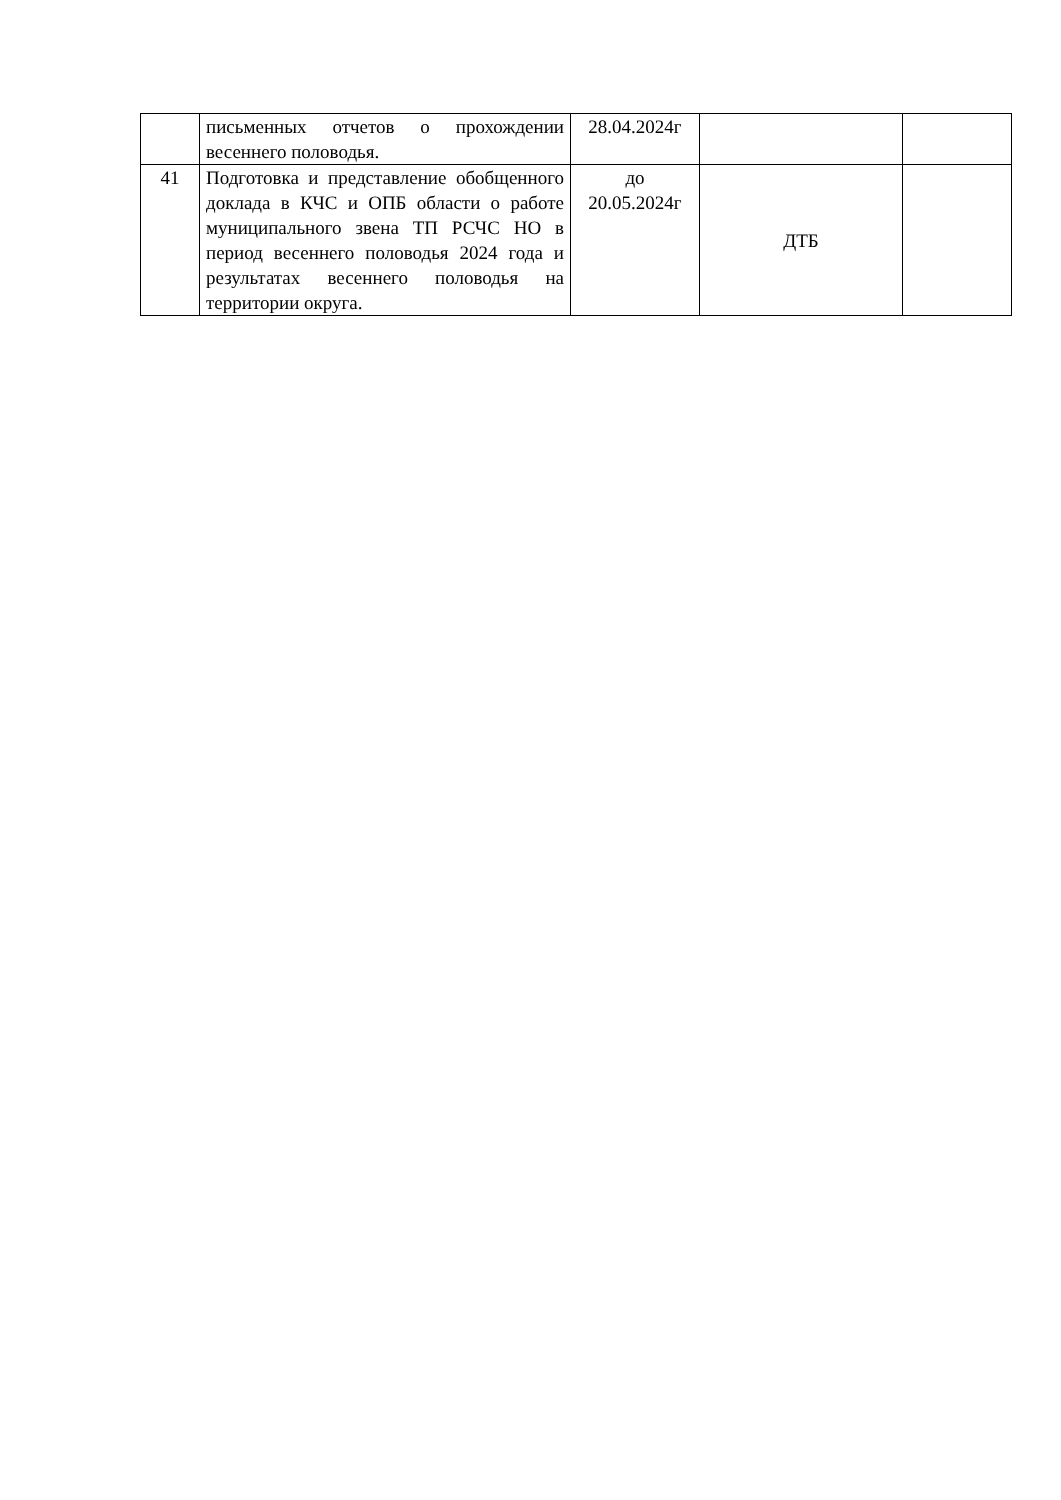| | письменных отчетов о прохождении весеннего половодья. | 28.04.2024г | | |
| 41 | Подготовка и представление обобщенного доклада в КЧС и ОПБ области о работе муниципального звена ТП РСЧС НО в период весеннего половодья 2024 года и результатах весеннего половодья на территории округа. | до 20.05.2024г | ДТБ | |